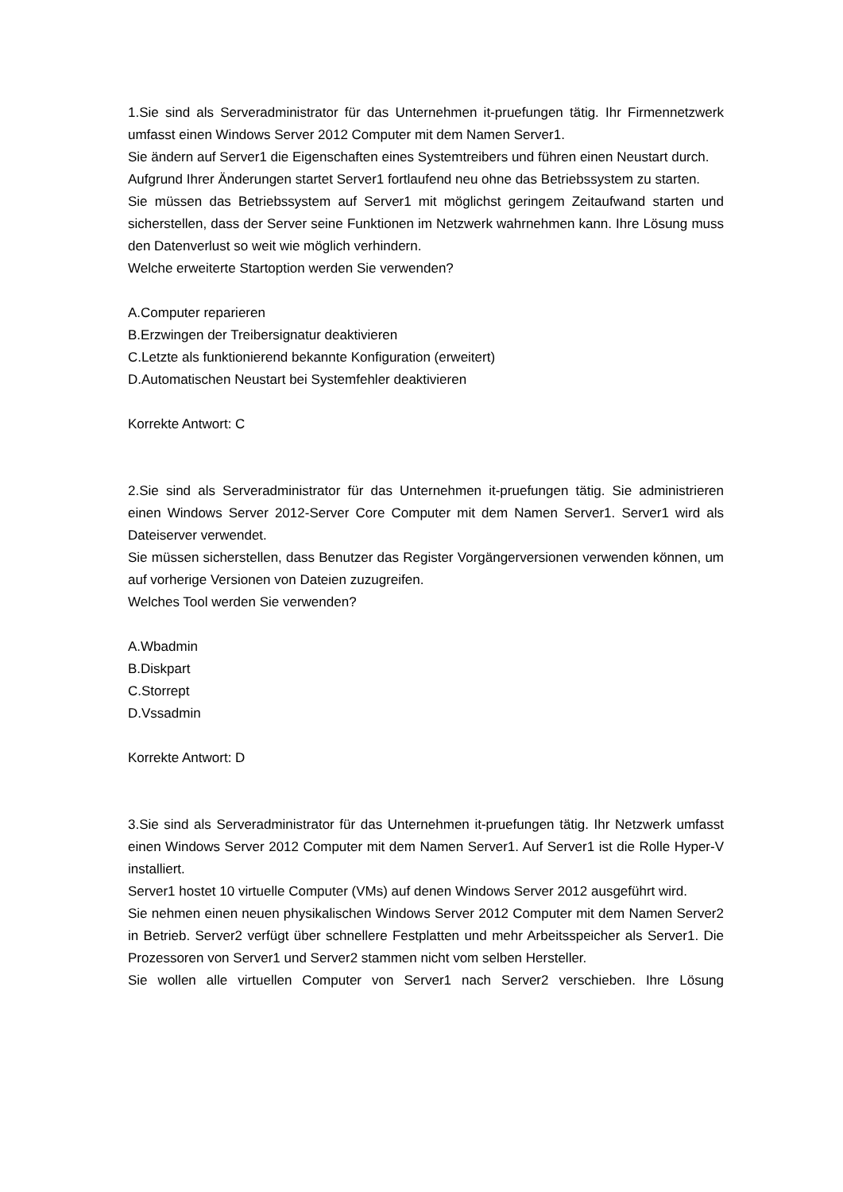1.Sie sind als Serveradministrator für das Unternehmen it-pruefungen tätig. Ihr Firmennetzwerk umfasst einen Windows Server 2012 Computer mit dem Namen Server1.
Sie ändern auf Server1 die Eigenschaften eines Systemtreibers und führen einen Neustart durch.
Aufgrund Ihrer Änderungen startet Server1 fortlaufend neu ohne das Betriebssystem zu starten.
Sie müssen das Betriebssystem auf Server1 mit möglichst geringem Zeitaufwand starten und sicherstellen, dass der Server seine Funktionen im Netzwerk wahrnehmen kann. Ihre Lösung muss den Datenverlust so weit wie möglich verhindern.
Welche erweiterte Startoption werden Sie verwenden?
A.Computer reparieren
B.Erzwingen der Treibersignatur deaktivieren
C.Letzte als funktionierend bekannte Konfiguration (erweitert)
D.Automatischen Neustart bei Systemfehler deaktivieren
Korrekte Antwort: C
2.Sie sind als Serveradministrator für das Unternehmen it-pruefungen tätig. Sie administrieren einen Windows Server 2012-Server Core Computer mit dem Namen Server1. Server1 wird als Dateiserver verwendet.
Sie müssen sicherstellen, dass Benutzer das Register Vorgängerversionen verwenden können, um auf vorherige Versionen von Dateien zuzugreifen.
Welches Tool werden Sie verwenden?
A.Wbadmin
B.Diskpart
C.Storrept
D.Vssadmin
Korrekte Antwort: D
3.Sie sind als Serveradministrator für das Unternehmen it-pruefungen tätig. Ihr Netzwerk umfasst einen Windows Server 2012 Computer mit dem Namen Server1. Auf Server1 ist die Rolle Hyper-V installiert.
Server1 hostet 10 virtuelle Computer (VMs) auf denen Windows Server 2012 ausgeführt wird.
Sie nehmen einen neuen physikalischen Windows Server 2012 Computer mit dem Namen Server2 in Betrieb. Server2 verfügt über schnellere Festplatten und mehr Arbeitsspeicher als Server1. Die Prozessoren von Server1 und Server2 stammen nicht vom selben Hersteller.
Sie wollen alle virtuellen Computer von Server1 nach Server2 verschieben. Ihre Lösung